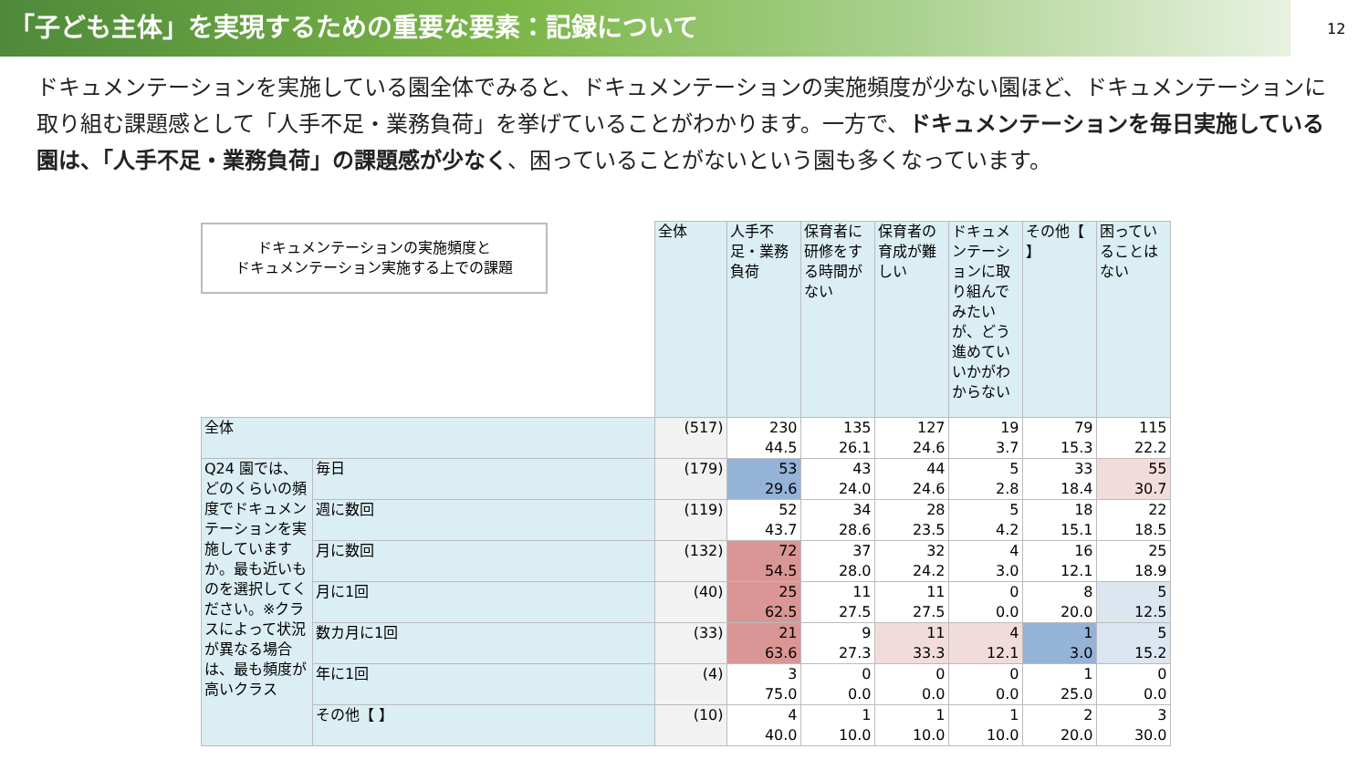「子ども主体」を実現するための重要な要素：記録について
12
ドキュメンテーションを実施している園全体でみると、ドキュメンテーションの実施頻度が少ない園ほど、ドキュメンテーションに取り組む課題感として「人手不足・業務負荷」を挙げていることがわかります。一方で、ドキュメンテーションを毎日実施している園は、「人手不足・業務負荷」の課題感が少なく、困っていることがないという園も多くなっています。
ドキュメンテーションの実施頻度と
ドキュメンテーション実施する上での課題
| | | 全体 | 人手不足・業務負荷 | 保育者に研修をする時間がない | 保育者の育成が難しい | ドキュメンテーションに取り組んでみたいが、どう進めていいかがわからない | その他【 】 | 困っていることはない |
| 全体 | | (517) | 230 44.5 | 135 26.1 | 127 24.6 | 19 3.7 | 79 15.3 | 115 22.2 |
| Q24 園では、どのくらいの頻度でドキュメンテーションを実施していますか。最も近いものを選択してください。※クラスによって状況が異なる場合は、最も頻度が高いクラス | 毎日 | (179) | 53 29.6 | 43 24.0 | 44 24.6 | 5 2.8 | 33 18.4 | 55 30.7 |
| | 週に数回 | (119) | 52 43.7 | 34 28.6 | 28 23.5 | 5 4.2 | 18 15.1 | 22 18.5 |
| | 月に数回 | (132) | 72 54.5 | 37 28.0 | 32 24.2 | 4 3.0 | 16 12.1 | 25 18.9 |
| | 月に1回 | (40) | 25 62.5 | 11 27.5 | 11 27.5 | 0 0.0 | 8 20.0 | 5 12.5 |
| | 数カ月に1回 | (33) | 21 63.6 | 9 27.3 | 11 33.3 | 4 12.1 | 1 3.0 | 5 15.2 |
| | 年に1回 | (4) | 3 75.0 | 0 0.0 | 0 0.0 | 0 0.0 | 1 25.0 | 0 0.0 |
| | その他【 】 | (10) | 4 40.0 | 1 10.0 | 1 10.0 | 1 10.0 | 2 20.0 | 3 30.0 |